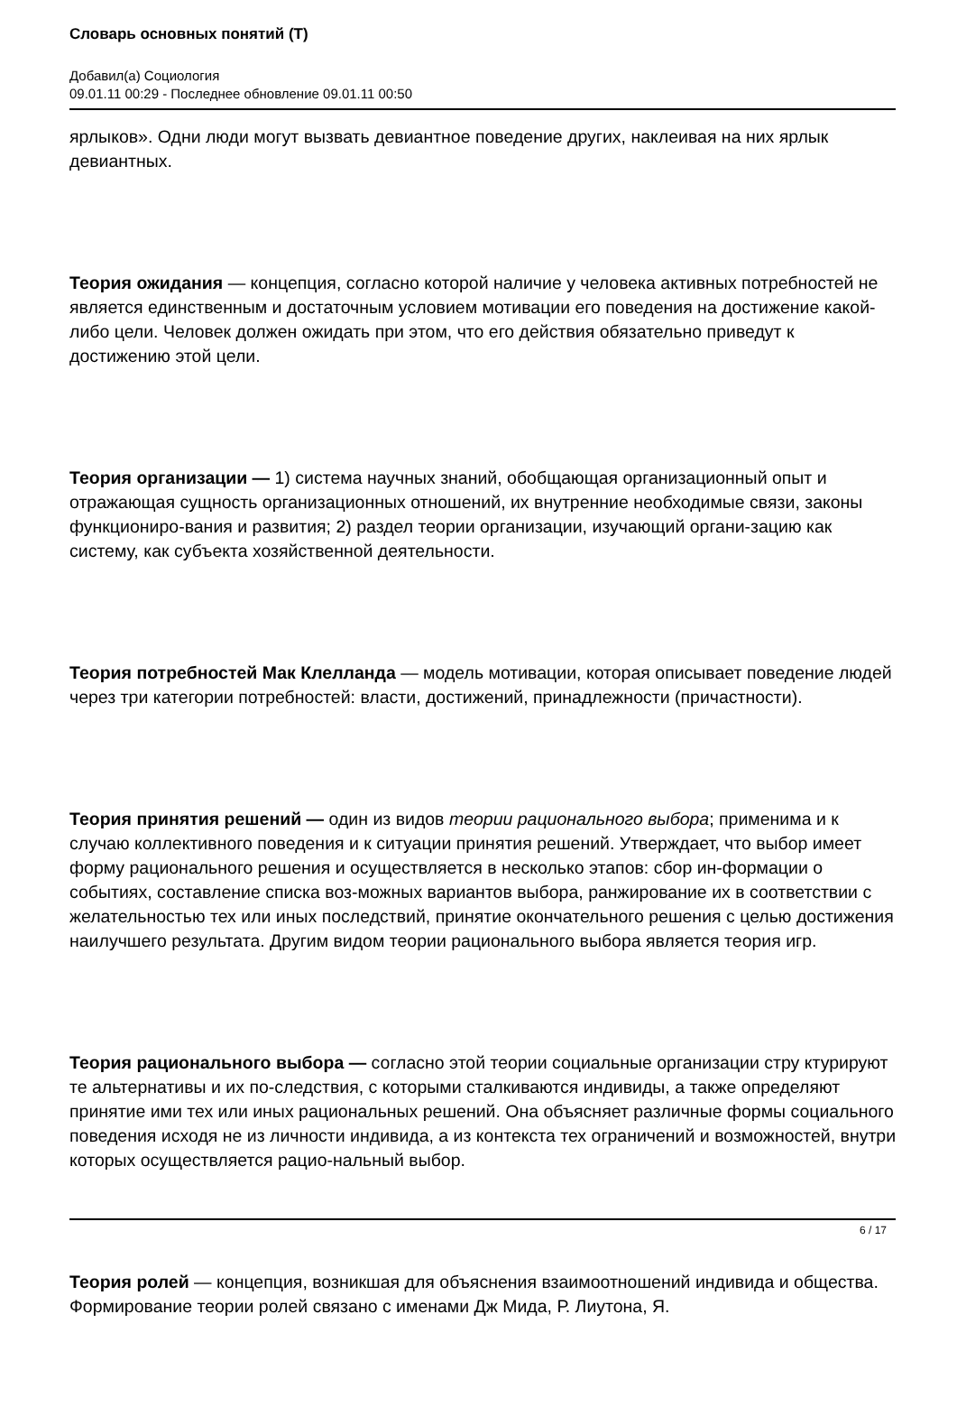Словарь основных понятий (Т)
Добавил(а) Социология
09.01.11 00:29 - Последнее обновление 09.01.11 00:50
ярлыков». Одни люди могут вызвать девиантное поведение других, наклеивая на них ярлык девиантных.
Теория ожидания — концепция, согласно которой наличие у человека активных потребностей не является единственным и достаточным условием мотивации его поведения на достижение какой-либо цели. Человек должен ожидать при этом, что его действия обязательно приведут к достижению этой цели.
Теория организации — 1) система научных знаний, обобщающая организационный опыт и отражающая сущность организационных отношений, их внутренние необходимые связи, законы функциониро-вания и развития; 2) раздел теории организации, изучающий органи-зацию как систему, как субъекта хозяйственной деятельности.
Теория потребностей Мак Клелланда — модель мотивации, которая описывает поведение людей через три категории потребностей: власти, достижений, принадлежности (причастности).
Теория принятия решений — один из видов теории рационального выбора; применима и к случаю коллективного поведения и к ситуации принятия решений. Утверждает, что выбор имеет форму рационального решения и осуществляется в несколько этапов: сбор ин-формации о событиях, составление списка воз-можных вариантов выбора, ранжирование их в соответствии с желательностью тех или иных последствий, принятие окончательного решения с целью достижения наилучшего результата. Другим видом теории рационального выбора является теория игр.
Теория рационального выбора — согласно этой теории социальные организации стру ктурируют те альтернативы и их по-следствия, с которыми сталкиваются индивиды, а также определяют принятие ими тех или иных рациональных решений. Она объясняет различные формы социального поведения исходя не из личности индивида, а из контекста тех ограничений и возможностей, внутри которых осуществляется рацио-нальный выбор.
Теория ролей — концепция, возникшая для объяснения взаимоотношений индивида и общества. Формирование теории ролей связано с именами Дж Мида, Р. Лиутона, Я.
6 / 17